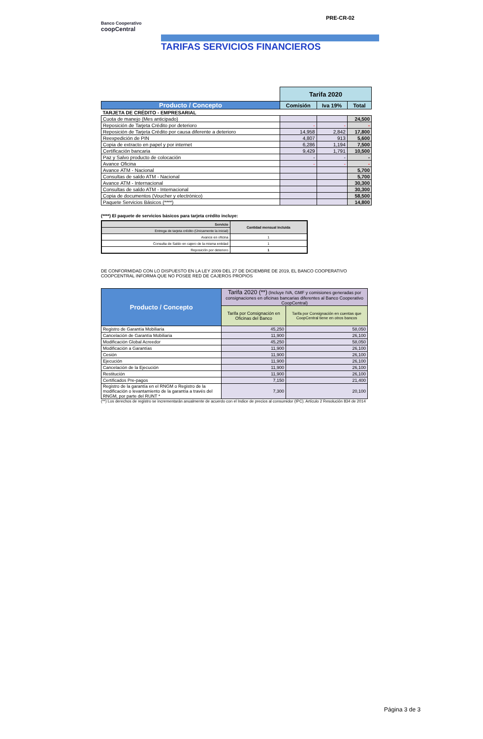PRE-CR-02
Banco Cooperativo
coopCentral
TARIFAS SERVICIOS FINANCIEROS
| | Tarifa 2020 | | |
| --- | --- | --- | --- |
| Producto / Concepto | Comisión | Iva 19% | Total |
| TARJETA DE CRÉDITO - EMPRESARIAL | | | |
| Cuota de manejo (Mes anticipado) | | | 24,500 |
| Reposición de Tarjeta Crédito por deterioro | - | - | - |
| Reposición de Tarjeta Crédito por causa diferente a deterioro | 14,958 | 2,842 | 17,800 |
| Reexpedición de PIN | 4,807 | 913 | 5,600 |
| Copia de extracto en papel y por internet | 6,286 | 1,194 | 7,500 |
| Certificación bancaria | 9,429 | 1,791 | 10,500 |
| Paz y Salvo producto de colocación | - | - | - |
| Avance Oficina | - | - | - |
| Avance ATM - Nacional | | | 5,700 |
| Consultas de saldo ATM - Nacional | | | 5,700 |
| Avance ATM - Internacional | | | 30,300 |
| Consultas de saldo ATM - Internacional | | | 30,300 |
| Copia de documentos (Voucher y electrónico) | | | 58,500 |
| Paquete Servicios Básicos (****) | | | 14,800 |
(****) El paquete de servicios básicos para tarjeta crédito incluye:
| Servicio | Cantidad mensual incluida |
| --- | --- |
| Entrega de tarjeta crédito (Únicamente la inicial) | |
| Avance en oficina | 1 |
| Consulta de Saldo en cajero de la misma entidad | 1 |
| Reposición por deterioro | 1 |
DE CONFORMIDAD CON LO DISPUESTO EN LA LEY 2009 DEL 27 DE DICIEMBRE DE 2019, EL BANCO COOPERATIVO COOPCENTRAL INFORMA QUE NO POSEE RED DE CAJEROS PROPIOS
| Producto / Concepto | Tarifa 2020 (**) (Incluye IVA, GMF y comisiones generadas por consignaciones en oficinas bancarias diferentes al Banco Cooperativo CoopCentral) | |
| --- | --- | --- |
| | Tarifa por Consignación en Oficinas del Banco | Tarifa por Consignación en cuentas que CoopCentral tiene en otros bancos |
| Registro de Garantía Mobiliaria | 45,250 | 58,050 |
| Cancelación de Garantía Mobiliaria | 11,900 | 26,100 |
| Modificación Global Acreedor | 45,250 | 58,050 |
| Modificación a Garantías | 11,900 | 26,100 |
| Cesión | 11,900 | 26,100 |
| Ejecución | 11,900 | 26,100 |
| Cancelación de la Ejecución | 11,900 | 26,100 |
| Restitución | 11,900 | 26,100 |
| Certificados Pre-pagos | 7,150 | 21,400 |
| Registro de la garantía en el RNGM o Registro de la modificación o levantamiento de la garantía a través del RNGM, por parte del RUNT * | 7,300 | 20,100 |
(**) Los derechos de registro se incrementarán anualmente de acuerdo con el Indice de precios al consumidor (IPC). Artículo 2 Resolución 834 de 2014
Página 3 de 3